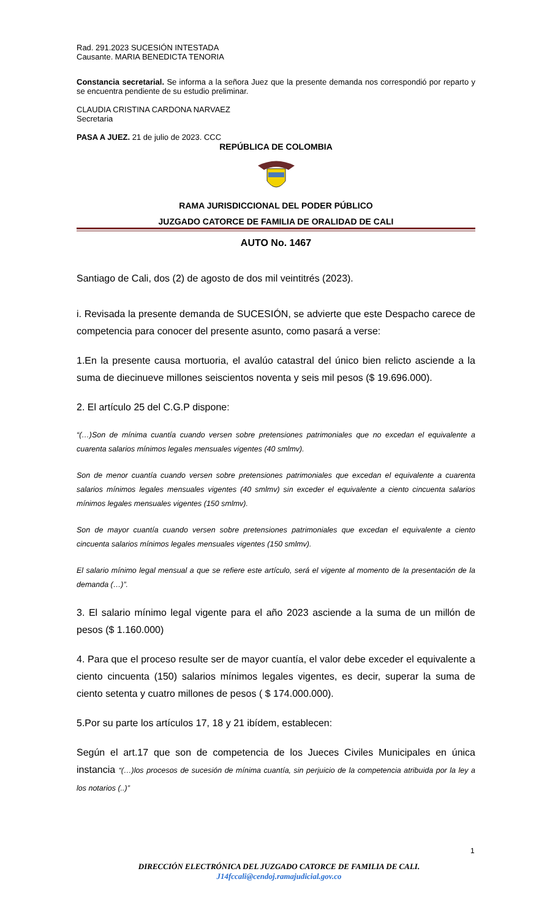Rad. 291.2023 SUCESIÓN INTESTADA
Causante. MARIA BENEDICTA TENORIA
Constancia secretarial. Se informa a la señora Juez que la presente demanda nos correspondió por reparto y se encuentra pendiente de su estudio preliminar.
CLAUDIA CRISTINA CARDONA NARVAEZ
Secretaria
PASA A JUEZ. 21 de julio de 2023. CCC
REPÚBLICA DE COLOMBIA
RAMA JURISDICCIONAL DEL PODER PÚBLICO
JUZGADO CATORCE DE FAMILIA DE ORALIDAD DE CALI
AUTO No. 1467
Santiago de Cali, dos (2) de agosto de dos mil veintitrés (2023).
i. Revisada la presente demanda de SUCESIÓN, se advierte que este Despacho carece de competencia para conocer del presente asunto, como pasará a verse:
1.En la presente causa mortuoria, el avalúo catastral del único bien relicto asciende a la suma de diecinueve millones seiscientos noventa y seis mil pesos ($ 19.696.000).
2. El artículo 25 del C.G.P dispone:
“(…)Son de mínima cuantía cuando versen sobre pretensiones patrimoniales que no excedan el equivalente a cuarenta salarios mínimos legales mensuales vigentes (40 smlmv).
Son de menor cuantía cuando versen sobre pretensiones patrimoniales que excedan el equivalente a cuarenta salarios mínimos legales mensuales vigentes (40 smlmv) sin exceder el equivalente a ciento cincuenta salarios mínimos legales mensuales vigentes (150 smlmv).
Son de mayor cuantía cuando versen sobre pretensiones patrimoniales que excedan el equivalente a ciento cincuenta salarios mínimos legales mensuales vigentes (150 smlmv).
El salario mínimo legal mensual a que se refiere este artículo, será el vigente al momento de la presentación de la demanda (…)”.
3. El salario mínimo legal vigente para el año 2023 asciende a la suma de un millón de pesos ($ 1.160.000)
4. Para que el proceso resulte ser de mayor cuantía, el valor debe exceder el equivalente a ciento cincuenta (150) salarios mínimos legales vigentes, es decir, superar la suma de ciento setenta y cuatro millones de pesos ( $ 174.000.000).
5.Por su parte los artículos 17, 18 y 21 ibídem, establecen:
Según el art.17 que son de competencia de los Jueces Civiles Municipales en única instancia “(…)los procesos de sucesión de mínima cuantía, sin perjuicio de la competencia atribuida por la ley a los notarios (..)”
1
DIRECCIÓN ELECTRÓNICA DEL JUZGADO CATORCE DE FAMILIA DE CALI.
J14fccali@cendoj.ramajudicial.gov.co